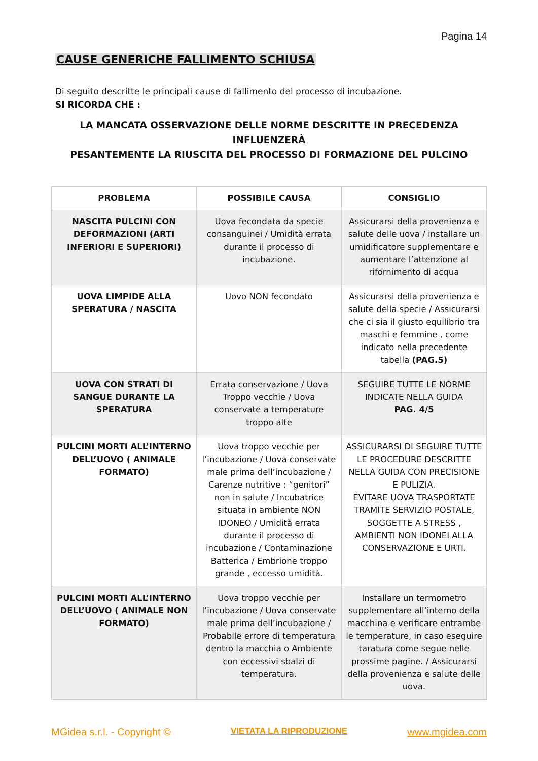Pagina 14
CAUSE GENERICHE FALLIMENTO SCHIUSA
Di seguito descritte le principali cause di fallimento del processo di incubazione.
SI RICORDA CHE :
LA MANCATA OSSERVAZIONE DELLE NORME DESCRITTE IN PRECEDENZA
INFLUENZERÀ
PESANTEMENTE LA RIUSCITA DEL PROCESSO DI FORMAZIONE DEL PULCINO
| PROBLEMA | POSSIBILE CAUSA | CONSIGLIO |
| --- | --- | --- |
| NASCITA PULCINI CON DEFORMAZIONI (ARTI INFERIORI E SUPERIORI) | Uova fecondata da specie consanguinei / Umidità errata durante il processo di incubazione. | Assicurarsi della provenienza e salute delle uova / installare un umidificatore supplementare e aumentare l’attenzione al rifornimento di acqua |
| UOVA LIMPIDE ALLA SPERATURA / NASCITA | Uovo NON fecondato | Assicurarsi della provenienza e salute della specie / Assicurarsi che ci sia il giusto equilibrio tra maschi e femmine , come indicato nella precedente tabella (PAG.5) |
| UOVA CON STRATI DI SANGUE DURANTE LA SPERATURA | Errata conservazione / Uova Troppo vecchie / Uova conservate a temperature troppo alte | SEGUIRE TUTTE LE NORME INDICATE NELLA GUIDA PAG. 4/5 |
| PULCINI MORTI ALL’INTERNO DELL’UOVO ( ANIMALE FORMATO) | Uova troppo vecchie per l’incubazione / Uova conservate male prima dell’incubazione / Carenze nutritive : “genitori” non in salute / Incubatrice situata in ambiente NON IDONEO / Umidità errata durante il processo di incubazione / Contaminazione Batterica / Embrione troppo grande , eccesso umidità. | ASSICURARSI DI SEGUIRE TUTTE LE PROCEDURE DESCRITTE NELLA GUIDA CON PRECISIONE E PULIZIA. EVITARE UOVA TRASPORTATE TRAMITE SERVIZIO POSTALE, SOGGETTE A STRESS , AMBIENTI NON IDONEI ALLA CONSERVAZIONE E URTI. |
| PULCINI MORTI ALL’INTERNO DELL’UOVO ( ANIMALE NON FORMATO) | Uova troppo vecchie per l’incubazione / Uova conservate male prima dell’incubazione / Probabile errore di temperatura dentro la macchia o Ambiente con eccessivi sbalzi di temperatura. | Installare un termometro supplementare all’interno della macchina e verificare entrambe le temperature, in caso eseguire taratura come segue nelle prossime pagine. / Assicurarsi della provenienza e salute delle uova. |
MGidea s.r.l. - Copyright © VIETATA LA RIPRODUZIONE www.mgidea.com